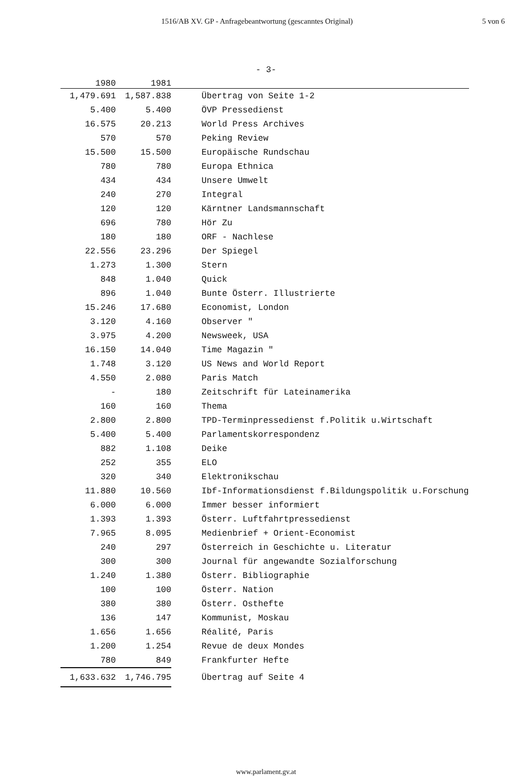1516/AB XV. GP - Anfragebeantwortung (gescanntes Original) 5 von 6
- 3-
| 1980 | 1981 | |
| --- | --- | --- |
| 1,479.691 | 1,587.838 | Übertrag von Seite 1-2 |
| 5.400 | 5.400 | ÖVP Pressedienst |
| 16.575 | 20.213 | World Press Archives |
| 570 | 570 | Peking Review |
| 15.500 | 15.500 | Europäische Rundschau |
| 780 | 780 | Europa Ethnica |
| 434 | 434 | Unsere Umwelt |
| 240 | 270 | Integral |
| 120 | 120 | Kärntner Landsmannschaft |
| 696 | 780 | Hör Zu |
| 180 | 180 | ORF - Nachlese |
| 22.556 | 23.296 | Der Spiegel |
| 1.273 | 1.300 | Stern |
| 848 | 1.040 | Quick |
| 896 | 1.040 | Bunte Österr. Illustrierte |
| 15.246 | 17.680 | Economist, London |
| 3.120 | 4.160 | Observer " |
| 3.975 | 4.200 | Newsweek, USA |
| 16.150 | 14.040 | Time Magazin " |
| 1.748 | 3.120 | US News and World Report |
| 4.550 | 2.080 | Paris Match |
| - | 180 | Zeitschrift für Lateinamerika |
| 160 | 160 | Thema |
| 2.800 | 2.800 | TPD-Terminpressedienst f.Politik u.Wirtschaft |
| 5.400 | 5.400 | Parlamentskorrespondenz |
| 882 | 1.108 | Deike |
| 252 | 355 | ELO |
| 320 | 340 | Elektronikschau |
| 11.880 | 10.560 | Ibf-Informationsdienst f.Bildungspolitik u.Forschung |
| 6.000 | 6.000 | Immer besser informiert |
| 1.393 | 1.393 | Österr. Luftfahrtpressedienst |
| 7.965 | 8.095 | Medienbrief + Orient-Economist |
| 240 | 297 | Österreich in Geschichte u. Literatur |
| 300 | 300 | Journal für angewandte Sozialforschung |
| 1.240 | 1.380 | Österr. Bibliographie |
| 100 | 100 | Österr. Nation |
| 380 | 380 | Österr. Osthefte |
| 136 | 147 | Kommunist, Moskau |
| 1.656 | 1.656 | Réalité, Paris |
| 1.200 | 1.254 | Revue de deux Mondes |
| 780 | 849 | Frankfurter Hefte |
| 1,633.632 | 1,746.795 | Übertrag auf Seite 4 |
www.parlament.gv.at